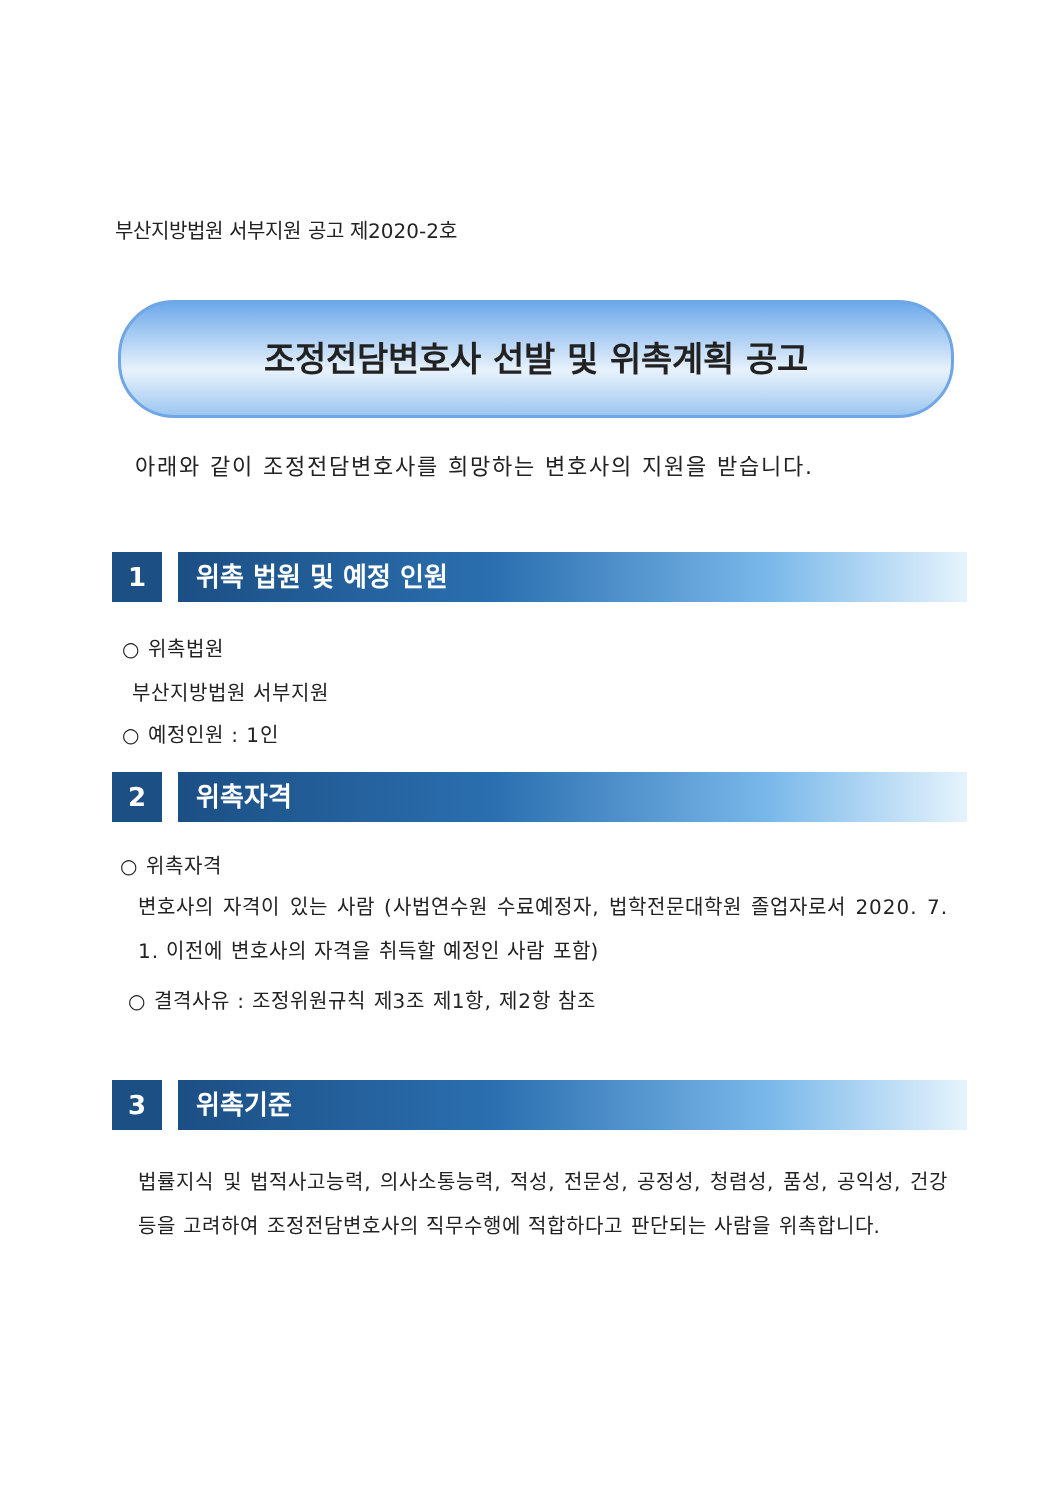부산지방법원 서부지원 공고 제2020-2호
조정전담변호사 선발 및 위촉계획 공고
아래와 같이 조정전담변호사를 희망하는 변호사의 지원을 받습니다.
1 위촉 법원 및 예정 인원
○ 위촉법원
부산지방법원 서부지원
○ 예정인원 : 1인
2 위촉자격
○ 위촉자격
변호사의 자격이 있는 사람 (사법연수원 수료예정자, 법학전문대학원 졸업자로서 2020. 7. 1. 이전에 변호사의 자격을 취득할 예정인 사람 포함)
○ 결격사유 : 조정위원규칙 제3조 제1항, 제2항 참조
3 위촉기준
법률지식 및 법적사고능력, 의사소통능력, 적성, 전문성, 공정성, 청렴성, 품성, 공익성, 건강 등을 고려하여 조정전담변호사의 직무수행에 적합하다고 판단되는 사람을 위촉합니다.